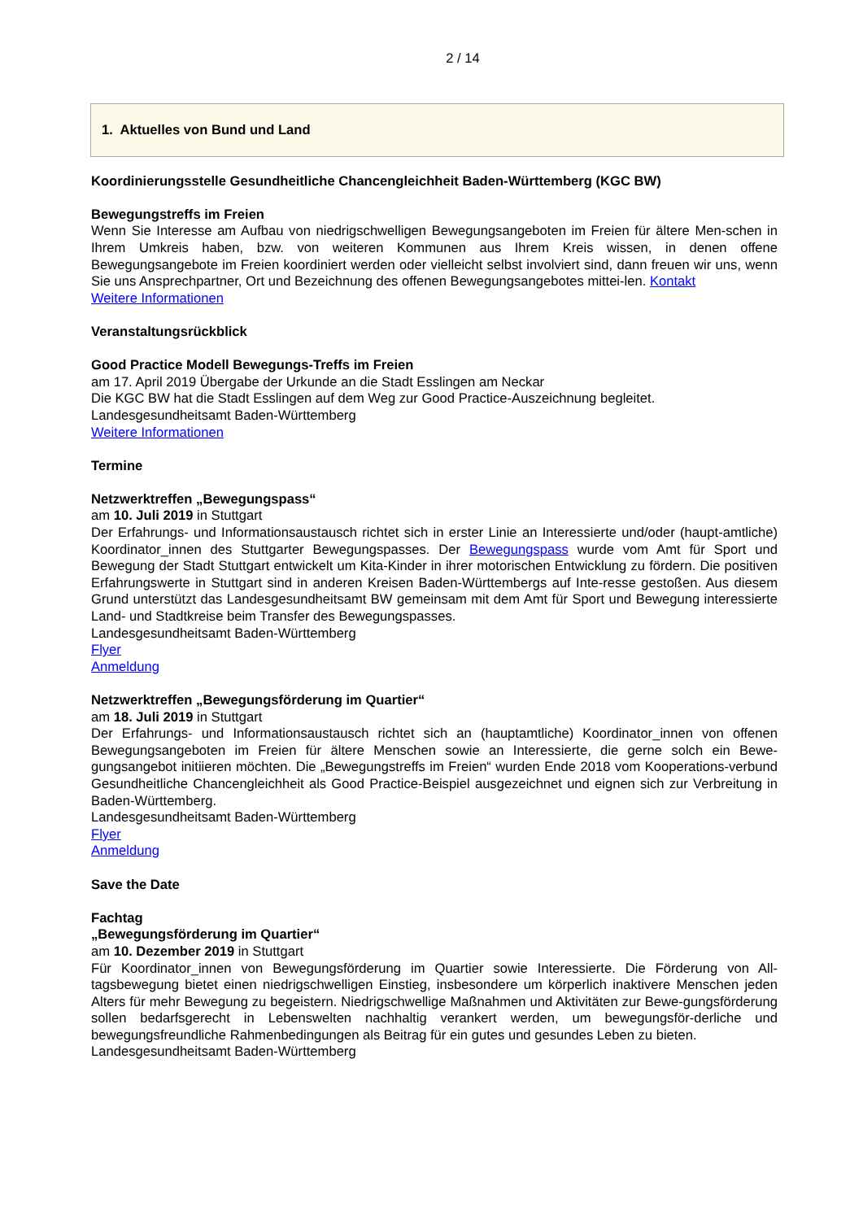2 / 14
1. Aktuelles von Bund und Land
Koordinierungsstelle Gesundheitliche Chancengleichheit Baden-Württemberg (KGC BW)
Bewegungstreffs im Freien
Wenn Sie Interesse am Aufbau von niedrigschwelligen Bewegungsangeboten im Freien für ältere Men-schen in Ihrem Umkreis haben, bzw. von weiteren Kommunen aus Ihrem Kreis wissen, in denen offene Bewegungsangebote im Freien koordiniert werden oder vielleicht selbst involviert sind, dann freuen wir uns, wenn Sie uns Ansprechpartner, Ort und Bezeichnung des offenen Bewegungsangebotes mittei-len. Kontakt
Weitere Informationen
Veranstaltungsrückblick
Good Practice Modell Bewegungs-Treffs im Freien
am 17. April 2019 Übergabe der Urkunde an die Stadt Esslingen am Neckar
Die KGC BW hat die Stadt Esslingen auf dem Weg zur Good Practice-Auszeichnung begleitet.
Landesgesundheitsamt Baden-Württemberg
Weitere Informationen
Termine
Netzwerktreffen „Bewegungspass“
am 10. Juli 2019 in Stuttgart
Der Erfahrungs- und Informationsaustausch richtet sich in erster Linie an Interessierte und/oder (haupt-amtliche) Koordinator_innen des Stuttgarter Bewegungspasses. Der Bewegungspass wurde vom Amt für Sport und Bewegung der Stadt Stuttgart entwickelt um Kita-Kinder in ihrer motorischen Entwicklung zu fördern. Die positiven Erfahrungswerte in Stuttgart sind in anderen Kreisen Baden-Württembergs auf Inte-resse gestoßen. Aus diesem Grund unterstützt das Landesgesundheitsamt BW gemeinsam mit dem Amt für Sport und Bewegung interessierte Land- und Stadtkreise beim Transfer des Bewegungspasses.
Landesgesundheitsamt Baden-Württemberg
Flyer
Anmeldung
Netzwerktreffen „Bewegungsförderung im Quartier“
am 18. Juli 2019 in Stuttgart
Der Erfahrungs- und Informationsaustausch richtet sich an (hauptamtliche) Koordinator_innen von offenen Bewegungsangeboten im Freien für ältere Menschen sowie an Interessierte, die gerne solch ein Bewe-gungsangebot initiieren möchten. Die „Bewegungstreffs im Freien“ wurden Ende 2018 vom Kooperations-verbund Gesundheitliche Chancengleichheit als Good Practice-Beispiel ausgezeichnet und eignen sich zur Verbreitung in Baden-Württemberg.
Landesgesundheitsamt Baden-Württemberg
Flyer
Anmeldung
Save the Date
Fachtag
„Bewegungsförderung im Quartier“
am 10. Dezember 2019 in Stuttgart
Für Koordinator_innen von Bewegungsförderung im Quartier sowie Interessierte. Die Förderung von All-tagsbewegung bietet einen niedrigschwelligen Einstieg, insbesondere um körperlich inaktivere Menschen jeden Alters für mehr Bewegung zu begeistern. Niedrigschwellige Maßnahmen und Aktivitäten zur Bewe-gungsförderung sollen bedarfsgerecht in Lebenswelten nachhaltig verankert werden, um bewegungsför-derliche und bewegungsfreundliche Rahmenbedingungen als Beitrag für ein gutes und gesundes Leben zu bieten.
Landesgesundheitsamt Baden-Württemberg